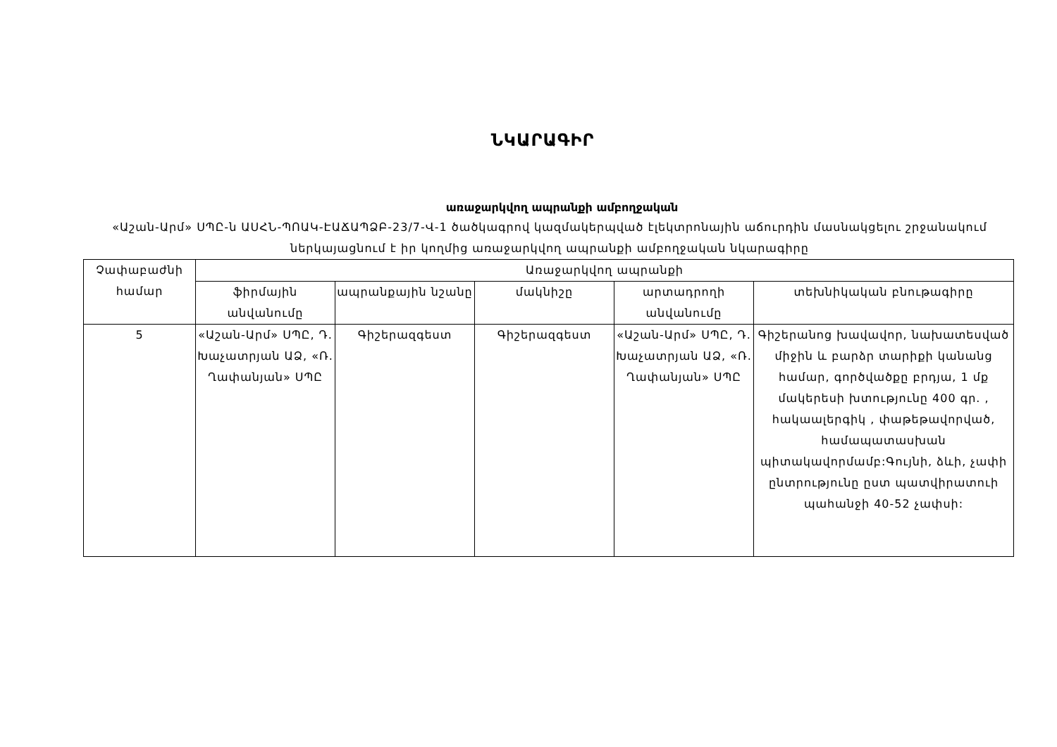ՆԿԱՐԱԳԻՐ
առաջարկվող ապրանքի ամբողջական
«Աշան-Արմ» ՍՊԸ-ն ԱՍՀՆ-ՊՈԱԿ-ԷԱՃԱՊՁԲ-23/7-Վ-1 ծածկագրով կազմակերպված էլեկտրոնային աճուրդին մասնակցելու շրջանակում ներկայացնում է իր կողմից առաջարկվող ապրանքի ամբողջական նկարագիրը
| Չափաբաժնի համար | Առաջարկվող ապրանքի | | | | |
| --- | --- | --- | --- | --- | --- |
| | ֆիրմային անվանումը | ապրանքային նշանը | մակնիշը | արտադրողի անվանումը | տեխնիկական բնութագիրը |
| 5 | «Աշան-Արմ» ՍՊԸ, Դ. Խաչատրյան ԱՁ, «Ռ. Ղափանյան» ՍՊԸ | Գիշերազգեստ | Գիշերազգեստ | «Աշան-Արմ» ՍՊԸ, Դ. Խաչատրյան ԱՁ, «Ռ. Ղափանյան» ՍՊԸ | Գիշերանոց խավավոր, նախատեսված միջին և բարձր տարիքի կանանց համար, գործվածքը բրդյա, 1 մք մակերեսի խտությունը 400 գր. , հակաալերգիկ , փաթեթավորված, համապատասխան պիտակավորմամբ:Գույնի, ձևի, չափի ընտրությունը ըստ պատվիրատուի պահանջի 40-52 չափսի: |